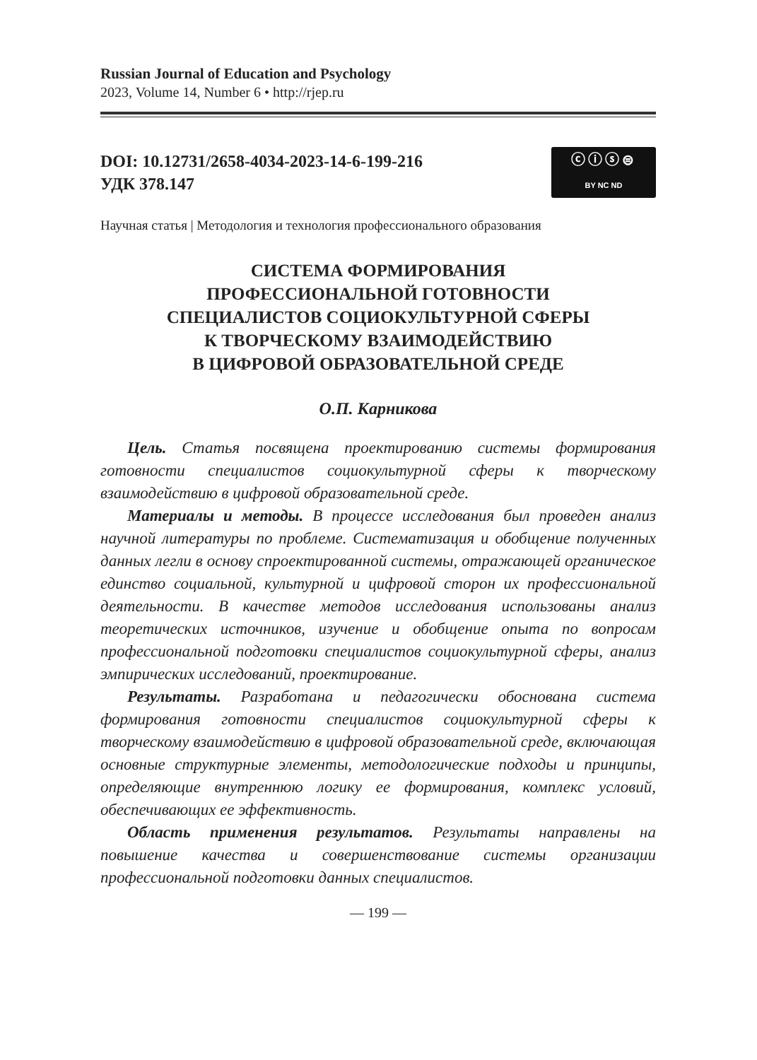Russian Journal of Education and Psychology
2023, Volume 14, Number 6 • http://rjep.ru
DOI: 10.12731/2658-4034-2023-14-6-199-216
УДК 378.147
ⓒⓘⓢ⊜
BY NC ND
Научная статья | Методология и технология профессионального образования
СИСТЕМА ФОРМИРОВАНИЯ
ПРОФЕССИОНАЛЬНОЙ ГОТОВНОСТИ
СПЕЦИАЛИСТОВ СОЦИОКУЛЬТУРНОЙ СФЕРЫ
К ТВОРЧЕСКОМУ ВЗАИМОДЕЙСТВИЮ
В ЦИФРОВОЙ ОБРАЗОВАТЕЛЬНОЙ СРЕДЕ
О.П. Карникова
Цель. Статья посвящена проектированию системы формирования готовности специалистов социокультурной сферы к творческому взаимодействию в цифровой образовательной среде.
Материалы и методы. В процессе исследования был проведен анализ научной литературы по проблеме. Систематизация и обобщение полученных данных легли в основу спроектированной системы, отражающей органическое единство социальной, культурной и цифровой сторон их профессиональной деятельности. В качестве методов исследования использованы анализ теоретических источников, изучение и обобщение опыта по вопросам профессиональной подготовки специалистов социокультурной сферы, анализ эмпирических исследований, проектирование.
Результаты. Разработана и педагогически обоснована система формирования готовности специалистов социокультурной сферы к творческому взаимодействию в цифровой образовательной среде, включающая основные структурные элементы, методологические подходы и принципы, определяющие внутреннюю логику ее формирования, комплекс условий, обеспечивающих ее эффективность.
Область применения результатов. Результаты направлены на повышение качества и совершенствование системы организации профессиональной подготовки данных специалистов.
— 199 —